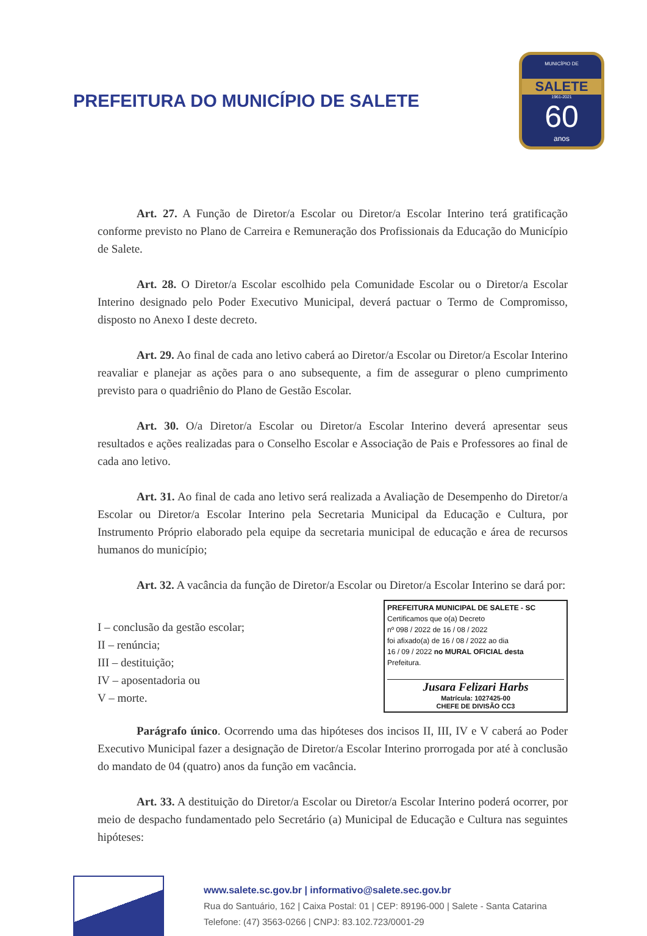PREFEITURA DO MUNICÍPIO DE SALETE
MUNICÍPIO DE
SALETE
1961-2021
60
anos
Art. 27. A Função de Diretor/a Escolar ou Diretor/a Escolar Interino terá gratificação conforme previsto no Plano de Carreira e Remuneração dos Profissionais da Educação do Município de Salete.
Art. 28. O Diretor/a Escolar escolhido pela Comunidade Escolar ou o Diretor/a Escolar Interino designado pelo Poder Executivo Municipal, deverá pactuar o Termo de Compromisso, disposto no Anexo I deste decreto.
Art. 29. Ao final de cada ano letivo caberá ao Diretor/a Escolar ou Diretor/a Escolar Interino reavaliar e planejar as ações para o ano subsequente, a fim de assegurar o pleno cumprimento previsto para o quadriênio do Plano de Gestão Escolar.
Art. 30. O/a Diretor/a Escolar ou Diretor/a Escolar Interino deverá apresentar seus resultados e ações realizadas para o Conselho Escolar e Associação de Pais e Professores ao final de cada ano letivo.
Art. 31. Ao final de cada ano letivo será realizada a Avaliação de Desempenho do Diretor/a Escolar ou Diretor/a Escolar Interino pela Secretaria Municipal da Educação e Cultura, por Instrumento Próprio elaborado pela equipe da secretaria municipal de educação e área de recursos humanos do município;
Art. 32. A vacância da função de Diretor/a Escolar ou Diretor/a Escolar Interino se dará por:
I – conclusão da gestão escolar;
II – renúncia;
III – destituição;
IV – aposentadoria ou
V – morte.
PREFEITURA MUNICIPAL DE SALETE - SC
Certificamos que o(a) Decreto
nº 098 / 2022 de 16 / 08 / 2022
foi afixado(a) de 16 / 08 / 2022 ao dia
16 / 09 / 2022 no MURAL OFICIAL desta
Prefeitura.
Jusara Felizari Harbs
Matrícula: 1027425-00
CHEFE DE DIVISÃO CC3
Parágrafo único. Ocorrendo uma das hipóteses dos incisos II, III, IV e V caberá ao Poder Executivo Municipal fazer a designação de Diretor/a Escolar Interino prorrogada por até à conclusão do mandato de 04 (quatro) anos da função em vacância.
Art. 33. A destituição do Diretor/a Escolar ou Diretor/a Escolar Interino poderá ocorrer, por meio de despacho fundamentado pelo Secretário (a) Municipal de Educação e Cultura nas seguintes hipóteses:
www.salete.sc.gov.br | informativo@salete.sec.gov.br
Rua do Santuário, 162 | Caixa Postal: 01 | CEP: 89196-000 | Salete - Santa Catarina
Telefone: (47) 3563-0266 | CNPJ: 83.102.723/0001-29